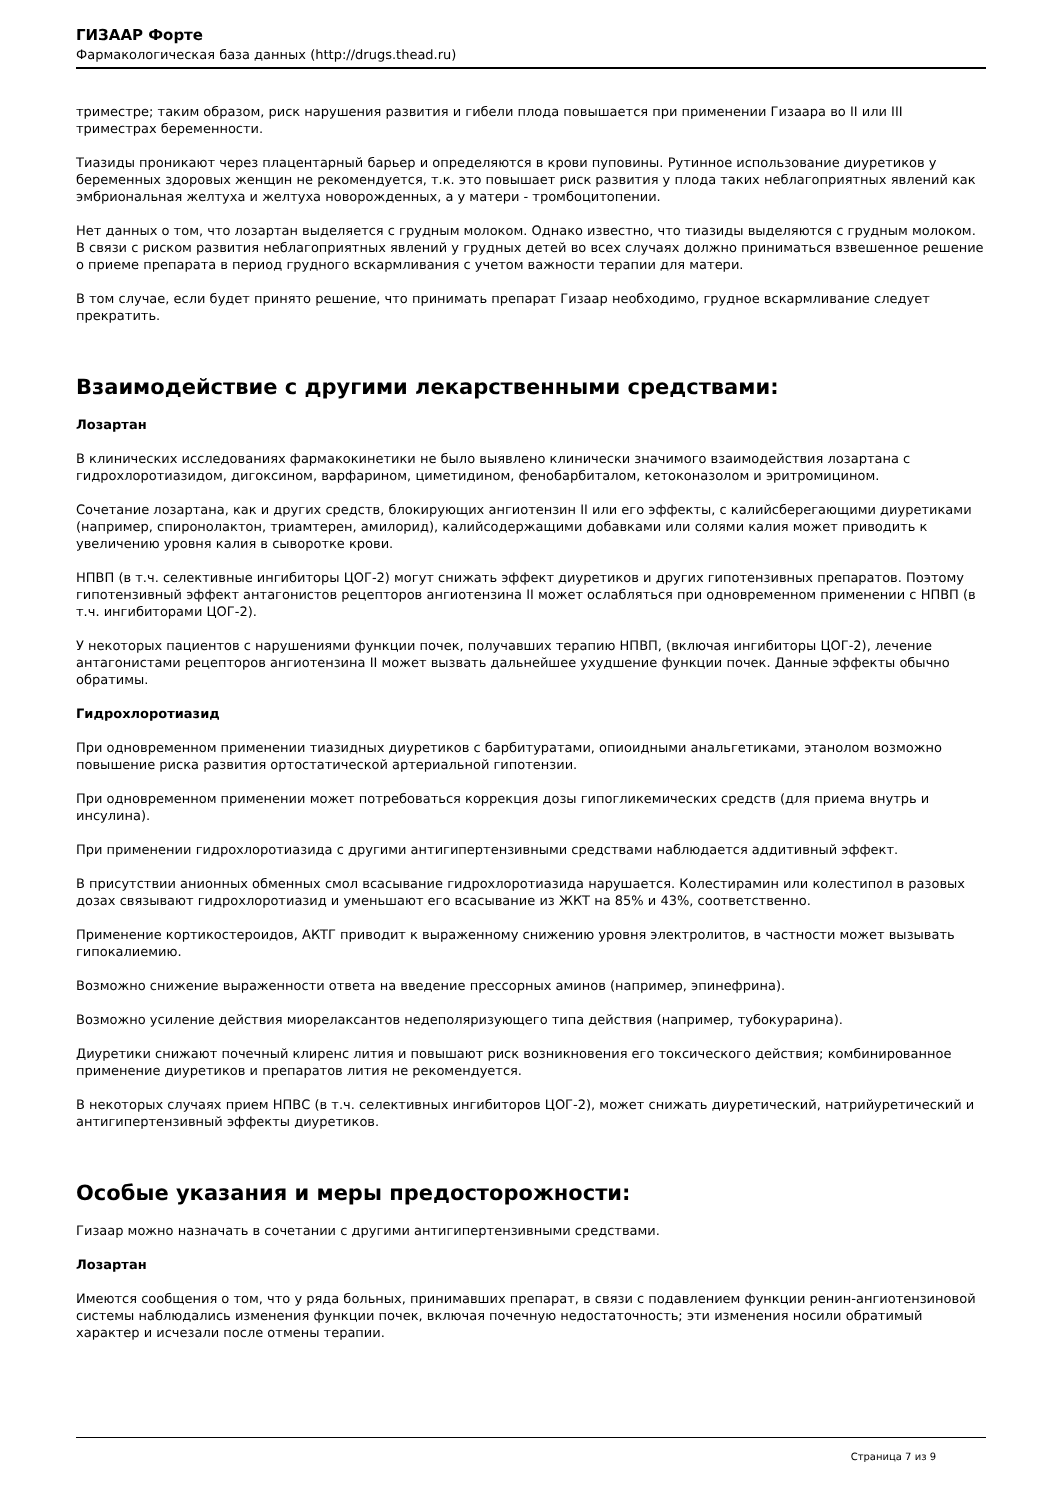ГИЗААР Форте
Фармакологическая база данных (http://drugs.thead.ru)
триместре; таким образом, риск нарушения развития и гибели плода повышается при применении Гизаара во II или III триместрах беременности.
Тиазиды проникают через плацентарный барьер и определяются в крови пуповины. Рутинное использование диуретиков у беременных здоровых женщин не рекомендуется, т.к. это повышает риск развития у плода таких неблагоприятных явлений как эмбриональная желтуха и желтуха новорожденных, а у матери - тромбоцитопении.
Нет данных о том, что лозартан выделяется с грудным молоком. Однако известно, что тиазиды выделяются с грудным молоком. В связи с риском развития неблагоприятных явлений у грудных детей во всех случаях должно приниматься взвешенное решение о приеме препарата в период грудного вскармливания с учетом важности терапии для матери.
В том случае, если будет принято решение, что принимать препарат Гизаар необходимо, грудное вскармливание следует прекратить.
Взаимодействие с другими лекарственными средствами:
Лозартан
В клинических исследованиях фармакокинетики не было выявлено клинически значимого взаимодействия лозартана с гидрохлоротиазидом, дигоксином, варфарином, циметидином, фенобарбиталом, кетоконазолом и эритромицином.
Сочетание лозартана, как и других средств, блокирующих ангиотензин II или его эффекты, с калийсберегающими диуретиками (например, спиронолактон, триамтерен, амилорид), калийсодержащими добавками или солями калия может приводить к увеличению уровня калия в сыворотке крови.
НПВП (в т.ч. селективные ингибиторы ЦОГ-2) могут снижать эффект диуретиков и других гипотензивных препаратов. Поэтому гипотензивный эффект антагонистов рецепторов ангиотензина II может ослабляться при одновременном применении с НПВП (в т.ч. ингибиторами ЦОГ-2).
У некоторых пациентов с нарушениями функции почек, получавших терапию НПВП, (включая ингибиторы ЦОГ-2), лечение антагонистами рецепторов ангиотензина II может вызвать дальнейшее ухудшение функции почек. Данные эффекты обычно обратимы.
Гидрохлоротиазид
При одновременном применении тиазидных диуретиков с барбитуратами, опиоидными анальгетиками, этанолом возможно повышение риска развития ортостатической артериальной гипотензии.
При одновременном применении может потребоваться коррекция дозы гипогликемических средств (для приема внутрь и инсулина).
При применении гидрохлоротиазида с другими антигипертензивными средствами наблюдается аддитивный эффект.
В присутствии анионных обменных смол всасывание гидрохлоротиазида нарушается. Колестирамин или колестипол в разовых дозах связывают гидрохлоротиазид и уменьшают его всасывание из ЖКТ на 85% и 43%, соответственно.
Применение кортикостероидов, АКТГ приводит к выраженному снижению уровня электролитов, в частности может вызывать гипокалиемию.
Возможно снижение выраженности ответа на введение прессорных аминов (например, эпинефрина).
Возможно усиление действия миорелаксантов недеполяризующего типа действия (например, тубокурарина).
Диуретики снижают почечный клиренс лития и повышают риск возникновения его токсического действия; комбинированное применение диуретиков и препаратов лития не рекомендуется.
В некоторых случаях прием НПВС (в т.ч. селективных ингибиторов ЦОГ-2), может снижать диуретический, натрийуретический и антигипертензивный эффекты диуретиков.
Особые указания и меры предосторожности:
Гизаар можно назначать в сочетании с другими антигипертензивными средствами.
Лозартан
Имеются сообщения о том, что у ряда больных, принимавших препарат, в связи с подавлением функции ренин-ангиотензиновой системы наблюдались изменения функции почек, включая почечную недостаточность; эти изменения носили обратимый характер и исчезали после отмены терапии.
Страница 7 из 9